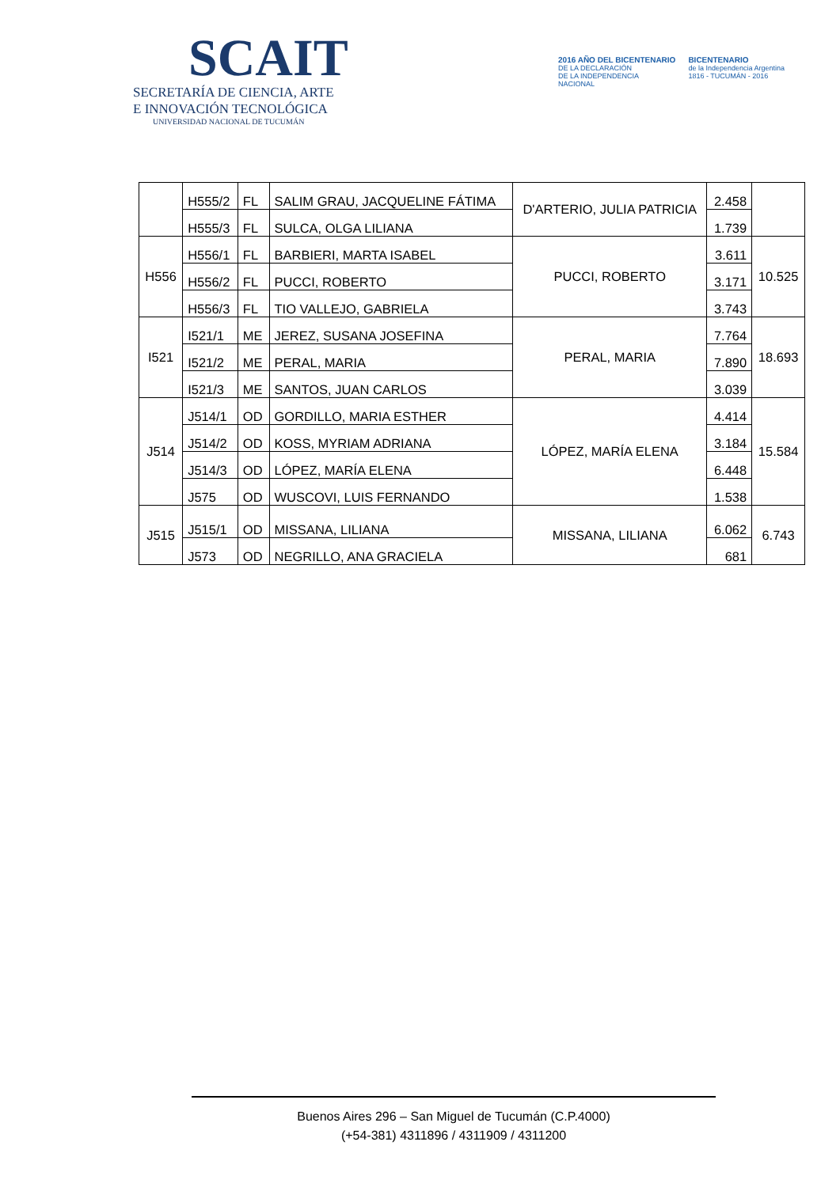SCAIT
SECRETARÍA DE CIENCIA, ARTE
E INNOVACIÓN TECNOLÓGICA
UNIVERSIDAD NACIONAL DE TUCUMÁN
2016 AÑO DEL BICENTENARIO
DE LA DECLARACIÓN
DE LA INDEPENDENCIA
NACIONAL
BICENTENARIO
de la Independencia Argentina
1816 - TUCUMÁN - 2016
| | H555/2 | FL | SALIM GRAU, JACQUELINE FÁTIMA | D'ARTERIO, JULIA PATRICIA | 2.458 | |
| | H555/3 | FL | SULCA, OLGA LILIANA | | 1.739 | |
| H556 | H556/1 | FL | BARBIERI, MARTA ISABEL | PUCCI, ROBERTO | 3.611 | 10.525 |
| | H556/2 | FL | PUCCI, ROBERTO | | 3.171 | |
| | H556/3 | FL | TIO VALLEJO, GABRIELA | | 3.743 | |
| I521 | I521/1 | ME | JEREZ, SUSANA JOSEFINA | PERAL, MARIA | 7.764 | 18.693 |
| | I521/2 | ME | PERAL, MARIA | | 7.890 | |
| | I521/3 | ME | SANTOS, JUAN CARLOS | | 3.039 | |
| J514 | J514/1 | OD | GORDILLO, MARIA ESTHER | LÓPEZ, MARÍA ELENA | 4.414 | 15.584 |
| | J514/2 | OD | KOSS, MYRIAM ADRIANA | | 3.184 | |
| | J514/3 | OD | LÓPEZ, MARÍA ELENA | | 6.448 | |
| | J575 | OD | WUSCOVI, LUIS FERNANDO | | 1.538 | |
| J515 | J515/1 | OD | MISSANA, LILIANA | MISSANA, LILIANA | 6.062 | 6.743 |
| | J573 | OD | NEGRILLO, ANA GRACIELA | | 681 | |
Buenos Aires 296 – San Miguel de Tucumán (C.P.4000)
(+54-381) 4311896 / 4311909 / 4311200